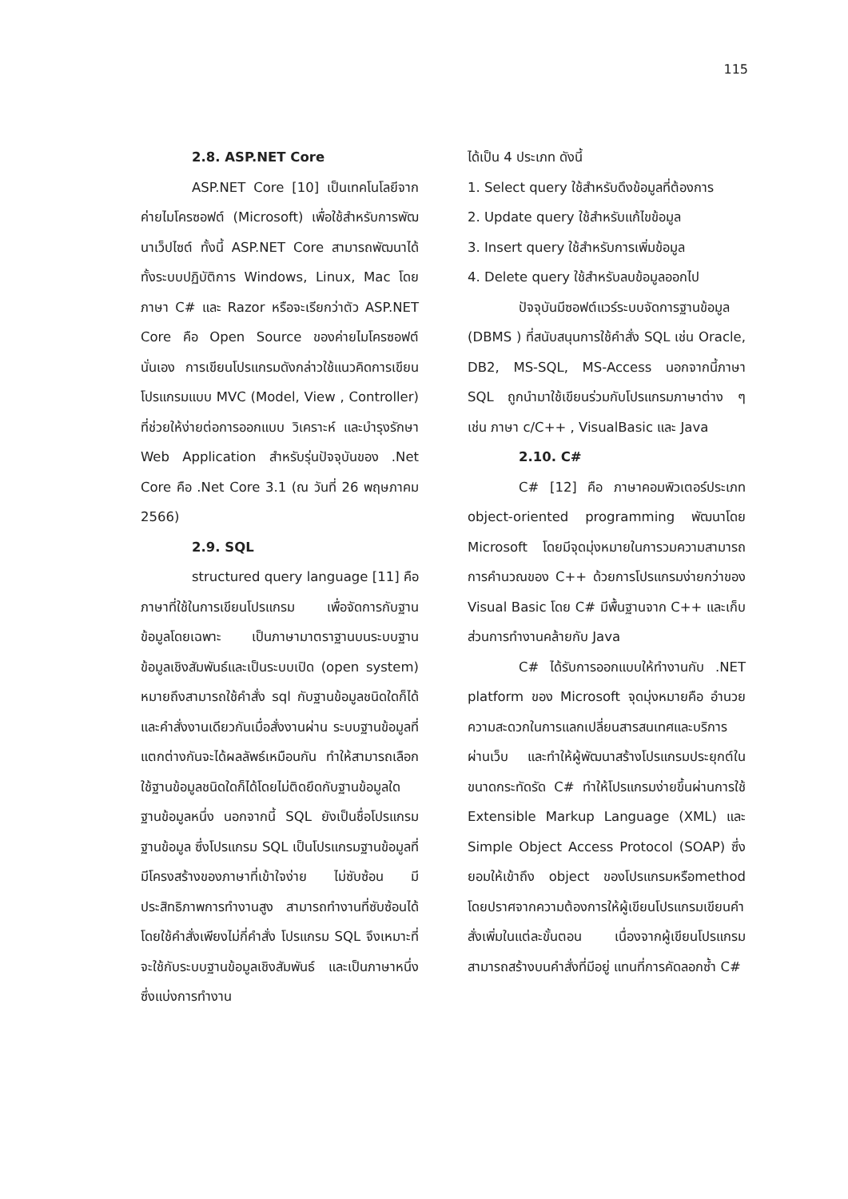115
2.8. ASP.NET Core
ASP.NET Core [10] เป็นเทคโนโลยีจากค่ายไมโครซอฟต์ (Microsoft) เพื่อใช้สำหรับการพัฒนาเว็ปไซต์ ทั้งนี้ ASP.NET Core สามารถพัฒนาได้ทั้งระบบปฏิบัติการ Windows, Linux, Mac โดยภาษา C# และ Razor หรือจะเรียกว่าตัว ASP.NET Core คือ Open Source ของค่ายไมโครซอฟต์นั่นเอง การเขียนโปรแกรมดังกล่าวใช้แนวคิดการเขียนโปรแกรมแบบ MVC (Model, View , Controller) ที่ช่วยให้ง่ายต่อการออกแบบ วิเคราะห์ และบำรุงรักษา Web Application สำหรับรุ่นปัจจุบันของ .Net Core คือ .Net Core 3.1 (ณ วันที่ 26 พฤษภาคม 2566)
2.9. SQL
structured query language [11] คือภาษาที่ใช้ในการเขียนโปรแกรม เพื่อจัดการกับฐานข้อมูลโดยเฉพาะ เป็นภาษามาตราฐานบนระบบฐานข้อมูลเชิงสัมพันธ์และเป็นระบบเปิด (open system) หมายถึงสามารถใช้คำสั่ง sql กับฐานข้อมูลชนิดใดก็ได้ และคำสั่งงานเดียวกันเมื่อสั่งงานผ่าน ระบบฐานข้อมูลที่แตกต่างกันจะได้ผลลัพธ์เหมือนกัน ทำให้สามารถเลือกใช้ฐานข้อมูลชนิดใดก็ได้โดยไม่ติดยึดกับฐานข้อมูลใดฐานข้อมูลหนึ่ง นอกจากนี้ SQL ยังเป็นชื่อโปรแกรมฐานข้อมูล ซึ่งโปรแกรม SQL เป็นโปรแกรมฐานข้อมูลที่มีโครงสร้างของภาษาที่เข้าใจง่าย ไม่ซับซ้อน มีประสิทธิภาพการทำงานสูง สามารถทำงานที่ซับซ้อนได้โดยใช้คำสั่งเพียงไม่กี่คำสั่ง โปรแกรม SQL จึงเหมาะที่จะใช้กับระบบฐานข้อมูลเชิงสัมพันธ์ และเป็นภาษาหนึ่ง ซึ่งแบ่งการทำงาน
ได้เป็น 4 ประเภท ดังนี้
1. Select query ใช้สำหรับดึงข้อมูลที่ต้องการ
2. Update query ใช้สำหรับแก้ไขข้อมูล
3. Insert query ใช้สำหรับการเพิ่มข้อมูล
4. Delete query ใช้สำหรับลบข้อมูลออกไป
ปัจจุบันมีซอฟต์แวร์ระบบจัดการฐานข้อมูล (DBMS ) ที่สนับสนุนการใช้คำสั่ง SQL เช่น Oracle, DB2, MS-SQL, MS-Access นอกจากนี้ภาษา SQL ถูกนำมาใช้เขียนร่วมกับโปรแกรมภาษาต่าง ๆ เช่น ภาษา c/C++ , VisualBasic และ Java
2.10. C#
C# [12] คือ ภาษาคอมพิวเตอร์ประเภท object-oriented programming พัฒนาโดย Microsoft โดยมีจุดมุ่งหมายในการวมความสามารถการคำนวณของ C++ ด้วยการโปรแกรมง่ายกว่าของ Visual Basic โดย C# มีพื้นฐานจาก C++ และเก็บส่วนการทำงานคล้ายกับ Java
C# ได้รับการออกแบบให้ทำงานกับ .NET platform ของ Microsoft จุดมุ่งหมายคือ อำนวยความสะดวกในการแลกเปลี่ยนสารสนเทศและบริการผ่านเว็บ และทำให้ผู้พัฒนาสร้างโปรแกรมประยุกต์ในขนาดกระทัดรัด C# ทำให้โปรแกรมง่ายขึ้นผ่านการใช้ Extensible Markup Language (XML) และ Simple Object Access Protocol (SOAP) ซึ่งยอมให้เข้าถึง object ของโปรแกรมหรือmethod โดยปราศจากความต้องการให้ผู้เขียนโปรแกรมเขียนคำสั่งเพิ่มในแต่ละขั้นตอน เนื่องจากผู้เขียนโปรแกรมสามารถสร้างบนคำสั่งที่มีอยู่ แทนที่การคัดลอกซ้ำ C#